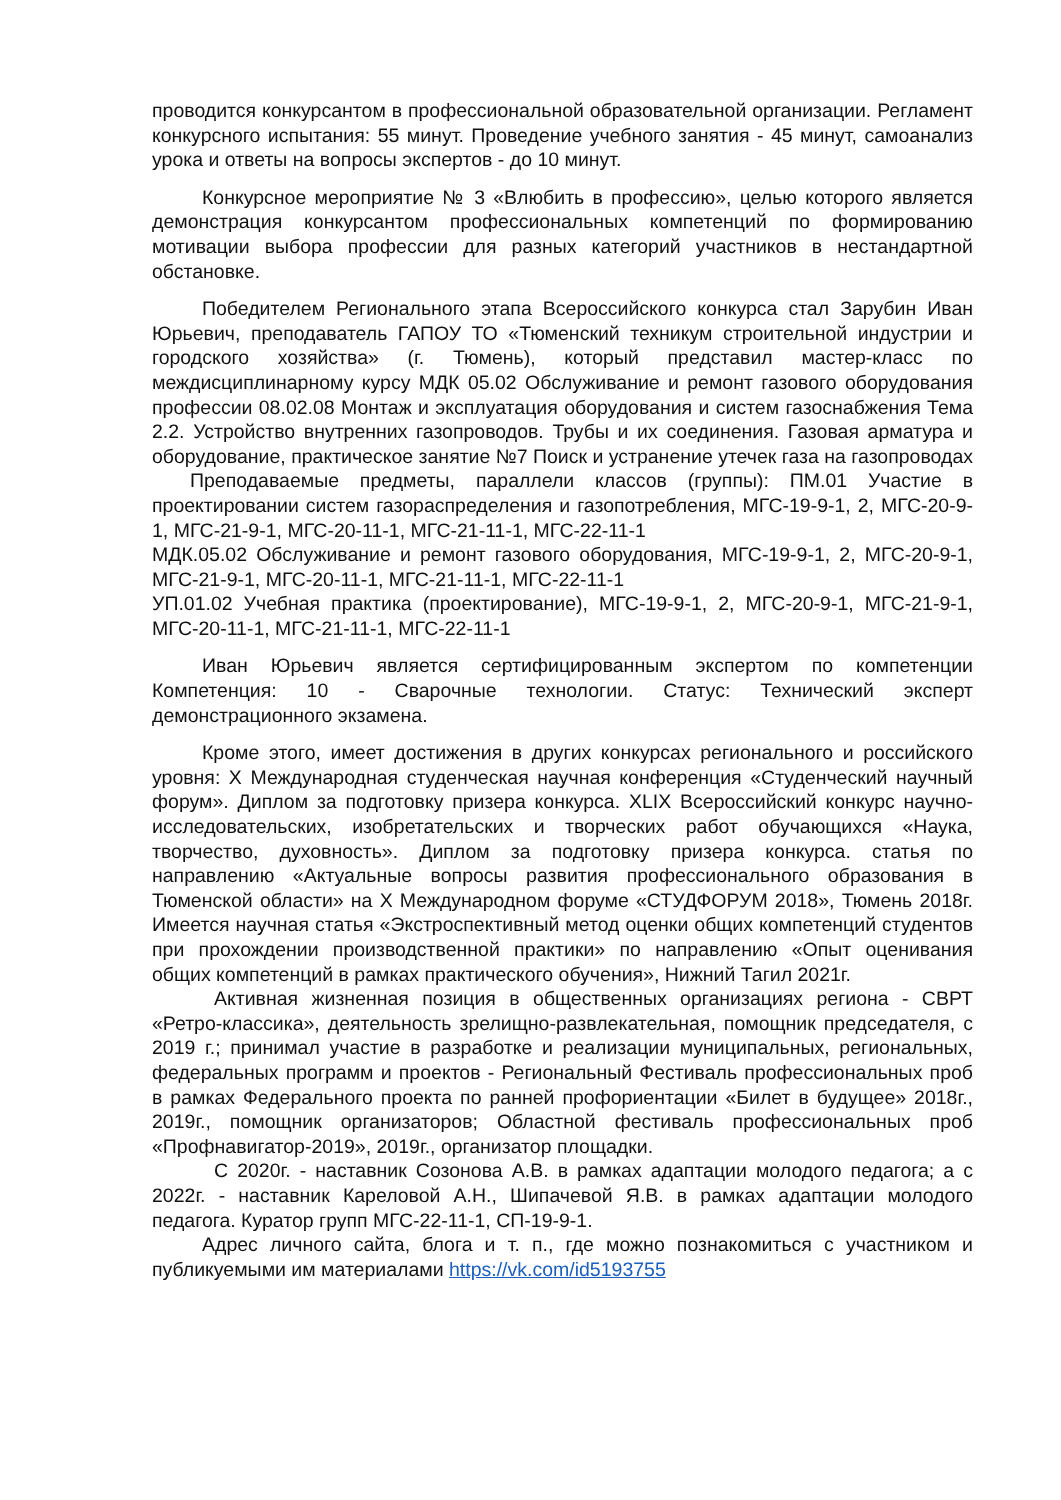проводится конкурсантом в профессиональной образовательной организации. Регламент конкурсного испытания: 55 минут. Проведение учебного занятия - 45 минут, самоанализ урока и ответы на вопросы экспертов - до 10 минут.
Конкурсное мероприятие № 3 «Влюбить в профессию», целью которого является демонстрация конкурсантом профессиональных компетенций по формированию мотивации выбора профессии для разных категорий участников в нестандартной обстановке.
Победителем Регионального этапа Всероссийского конкурса стал Зарубин Иван Юрьевич, преподаватель ГАПОУ ТО «Тюменский техникум строительной индустрии и городского хозяйства» (г. Тюмень), который представил мастер-класс по междисциплинарному курсу МДК 05.02 Обслуживание и ремонт газового оборудования профессии 08.02.08 Монтаж и эксплуатация оборудования и систем газоснабжения Тема 2.2. Устройство внутренних газопроводов. Трубы и их соединения. Газовая арматура и оборудование, практическое занятие №7 Поиск и устранение утечек газа на газопроводах
Преподаваемые предметы, параллели классов (группы): ПМ.01 Участие в проектировании систем газораспределения и газопотребления, МГС-19-9-1, 2, МГС-20-9-1, МГС-21-9-1, МГС-20-11-1, МГС-21-11-1, МГС-22-11-1
МДК.05.02 Обслуживание и ремонт газового оборудования, МГС-19-9-1, 2, МГС-20-9-1, МГС-21-9-1, МГС-20-11-1, МГС-21-11-1, МГС-22-11-1
УП.01.02 Учебная практика (проектирование), МГС-19-9-1, 2, МГС-20-9-1, МГС-21-9-1, МГС-20-11-1, МГС-21-11-1, МГС-22-11-1
Иван Юрьевич является сертифицированным экспертом по компетенции Компетенция: 10 - Сварочные технологии. Статус: Технический эксперт демонстрационного экзамена.
Кроме этого, имеет достижения в других конкурсах регионального и российского уровня: X Международная студенческая научная конференция «Студенческий научный форум». Диплом за подготовку призера конкурса. XLIX Всероссийский конкурс научно-исследовательских, изобретательских и творческих работ обучающихся «Наука, творчество, духовность». Диплом за подготовку призера конкурса. статья по направлению «Актуальные вопросы развития профессионального образования в Тюменской области» на X Международном форуме «СТУДФОРУМ 2018», Тюмень 2018г. Имеется научная статья «Экстроспективный метод оценки общих компетенций студентов при прохождении производственной практики» по направлению «Опыт оценивания общих компетенций в рамках практического обучения», Нижний Тагил 2021г.
Активная жизненная позиция в общественных организациях региона - СВРТ «Ретро-классика», деятельность зрелищно-развлекательная, помощник председателя, с 2019 г.; принимал участие в разработке и реализации муниципальных, региональных, федеральных программ и проектов - Региональный Фестиваль профессиональных проб в рамках Федерального проекта по ранней профориентации «Билет в будущее» 2018г., 2019г., помощник организаторов; Областной фестиваль профессиональных проб «Профнавигатор-2019», 2019г., организатор площадки.
С 2020г. - наставник Созонова А.В. в рамках адаптации молодого педагога; а с 2022г. - наставник Кареловой А.Н., Шипачевой Я.В. в рамках адаптации молодого педагога. Куратор групп МГС-22-11-1, СП-19-9-1.
Адрес личного сайта, блога и т. п., где можно познакомиться с участником и публикуемыми им материалами https://vk.com/id5193755